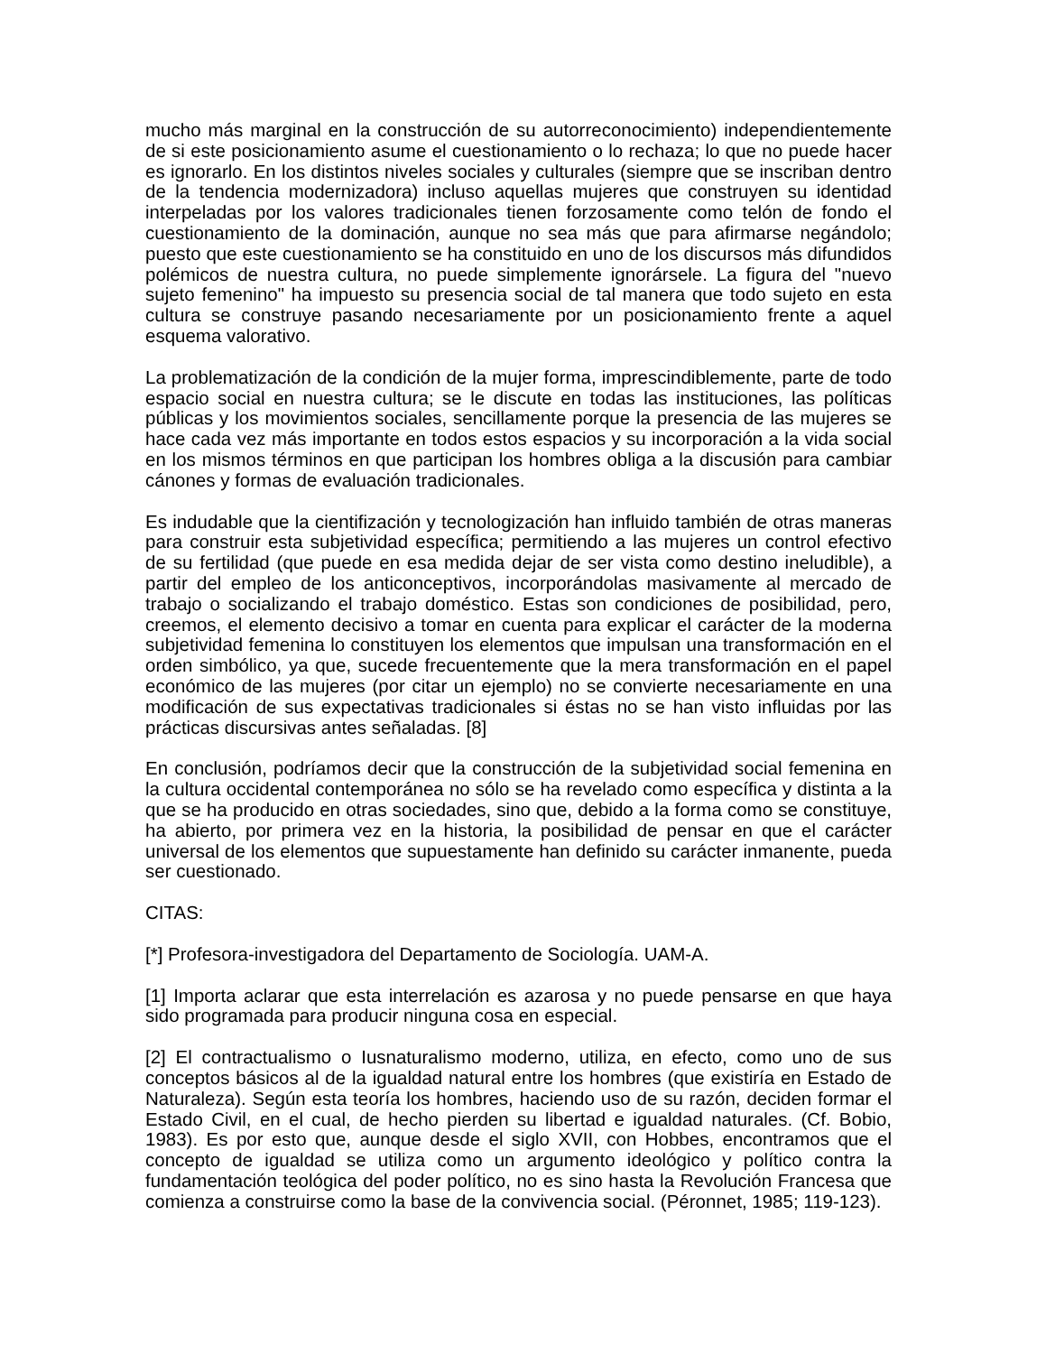mucho más marginal en la construcción de su autorreconocimiento) independientemente de si este posicionamiento asume el cuestionamiento o lo rechaza; lo que no puede hacer es ignorarlo. En los distintos niveles sociales y culturales (siempre que se inscriban dentro de la tendencia modernizadora) incluso aquellas mujeres que construyen su identidad interpeladas por los valores tradicionales tienen forzosamente como telón de fondo el cuestionamiento de la dominación, aunque no sea más que para afirmarse negándolo; puesto que este cuestionamiento se ha constituido en uno de los discursos más difundidos polémicos de nuestra cultura, no puede simplemente ignorársele. La figura del "nuevo sujeto femenino" ha impuesto su presencia social de tal manera que todo sujeto en esta cultura se construye pasando necesariamente por un posicionamiento frente a aquel esquema valorativo.
La problematización de la condición de la mujer forma, imprescindiblemente, parte de todo espacio social en nuestra cultura; se le discute en todas las instituciones, las políticas públicas y los movimientos sociales, sencillamente porque la presencia de las mujeres se hace cada vez más importante en todos estos espacios y su incorporación a la vida social en los mismos términos en que participan los hombres obliga a la discusión para cambiar cánones y formas de evaluación tradicionales.
Es indudable que la cientifización y tecnologización han influido también de otras maneras para construir esta subjetividad específica; permitiendo a las mujeres un control efectivo de su fertilidad (que puede en esa medida dejar de ser vista como destino ineludible), a partir del empleo de los anticonceptivos, incorporándolas masivamente al mercado de trabajo o socializando el trabajo doméstico. Estas son condiciones de posibilidad, pero, creemos, el elemento decisivo a tomar en cuenta para explicar el carácter de la moderna subjetividad femenina lo constituyen los elementos que impulsan una transformación en el orden simbólico, ya que, sucede frecuentemente que la mera transformación en el papel económico de las mujeres (por citar un ejemplo) no se convierte necesariamente en una modificación de sus expectativas tradicionales si éstas no se han visto influidas por las prácticas discursivas antes señaladas. [8]
En conclusión, podríamos decir que la construcción de la subjetividad social femenina en la cultura occidental contemporánea no sólo se ha revelado como específica y distinta a la que se ha producido en otras sociedades, sino que, debido a la forma como se constituye, ha abierto, por primera vez en la historia, la posibilidad de pensar en que el carácter universal de los elementos que supuestamente han definido su carácter inmanente, pueda ser cuestionado.
CITAS:
[*] Profesora-investigadora del Departamento de Sociología. UAM-A.
[1] Importa aclarar que esta interrelación es azarosa y no puede pensarse en que haya sido programada para producir ninguna cosa en especial.
[2] El contractualismo o Iusnaturalismo moderno, utiliza, en efecto, como uno de sus conceptos básicos al de la igualdad natural entre los hombres (que existiría en Estado de Naturaleza). Según esta teoría los hombres, haciendo uso de su razón, deciden formar el Estado Civil, en el cual, de hecho pierden su libertad e igualdad naturales. (Cf. Bobio, 1983). Es por esto que, aunque desde el siglo XVII, con Hobbes, encontramos que el concepto de igualdad se utiliza como un argumento ideológico y político contra la fundamentación teológica del poder político, no es sino hasta la Revolución Francesa que comienza a construirse como la base de la convivencia social. (Péronnet, 1985; 119-123).